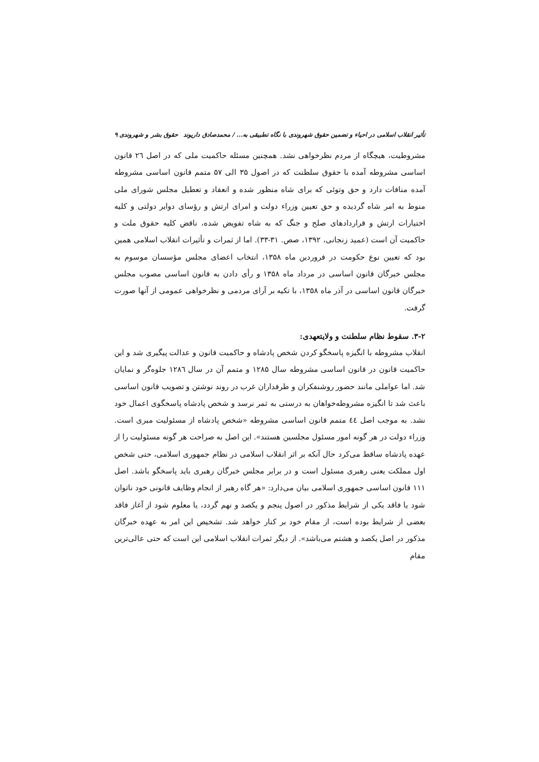تأثیر انقلاب اسلامی در احیاء و تضمین حقوق شهروندی با نگاه تطبیقی به... / محمدصادق داریوند حقوق بشر و شهروندی ۹
مشروطیت، هیچگاه از مردم نظرخواهی نشد. همچنین مسئله حاکمیت ملی که در اصل ۲٦ قانون اساسی مشروطه آمده با حقوق سلطنت که در اصول ۳۵ الی ۵۷ متمم قانون اساسی مشروطه آمده منافات دارد و حق وتوئی که برای شاه منظور شده و انعقاد و تعطیل مجلس شورای ملی منوط به امر شاه گردیده و حق تعیین وزراء دولت و امرای ارتش و رؤسای دوایر دولتی و کلیه اختیارات ارتش و قراردادهای صلح و جنگ که به شاه تفویض شده، ناقض کلیه حقوق ملت و حاکمیت آن است (عمید زنجانی، ۱۳۹۲، صص. ۳۱-۳۳). اما از ثمرات و تأثیرات انقلاب اسلامی همین بود که تعیین نوع حکومت در فروردین ماه ۱۳۵۸، انتخاب اعضای مجلس مؤسسان موسوم به مجلس خبرگان قانون اساسی در مرداد ماه ۱۳۵۸ و رأی دادن به قانون اساسی مصوب مجلس خبرگان قانون اساسی در آذر ماه ۱۳۵۸، با تکیه بر آرای مردمی و نظرخواهی عمومی از آنها صورت گرفت.
۳-۲. سقوط نظام سلطنت و ولایتعهدی:
انقلاب مشروطه با انگیزه پاسخگو کردن شخص پادشاه و حاکمیت قانون و عدالت پیگیری شد و این حاکمیت قانون در قانون اساسی مشروطه سال ۱۲۸۵ و متمم آن در سال ۱۲۸٦ جلوه‌گر و نمایان شد. اما عواملی مانند حضور روشنفکران و طرفداران غرب در روند نوشتن و تصویب قانون اساسی باعث شد تا انگیزه مشروطه‌خواهان به درستی به ثمر نرسد و شخص پادشاه پاسخگوی اعمال خود نشد. به موجب اصل ٤٤ متمم قانون اساسی مشروطه «شخص پادشاه از مسئولیت مبری است. وزراء دولت در هر گونه امور مسئول مجلسین هستند». این اصل به صراحت هر گونه مسئولیت را از عهده پادشاه ساقط می‌کرد حال آنکه بر اثر انقلاب اسلامی در نظام جمهوری اسلامی، حتی شخص اول مملکت یعنی رهبری مسئول است و در برابر مجلس خبرگان رهبری باید پاسخگو باشد. اصل ۱۱۱ قانون اساسی جمهوری اسلامی بیان می‌دارد: «هر گاه رهبر از انجام وظایف قانونی خود ناتوان شود یا فاقد یکی از شرایط مذکور در اصول پنجم و یکصد و نهم گردد، یا معلوم شود از آغاز فاقد بعضی از شرایط بوده است، از مقام خود بر کنار خواهد شد. تشخیص این امر به عهده خبرگان مذکور در اصل یکصد و هشتم می‌باشد». از دیگر ثمرات انقلاب اسلامی این است که حتی عالی‌ترین مقام